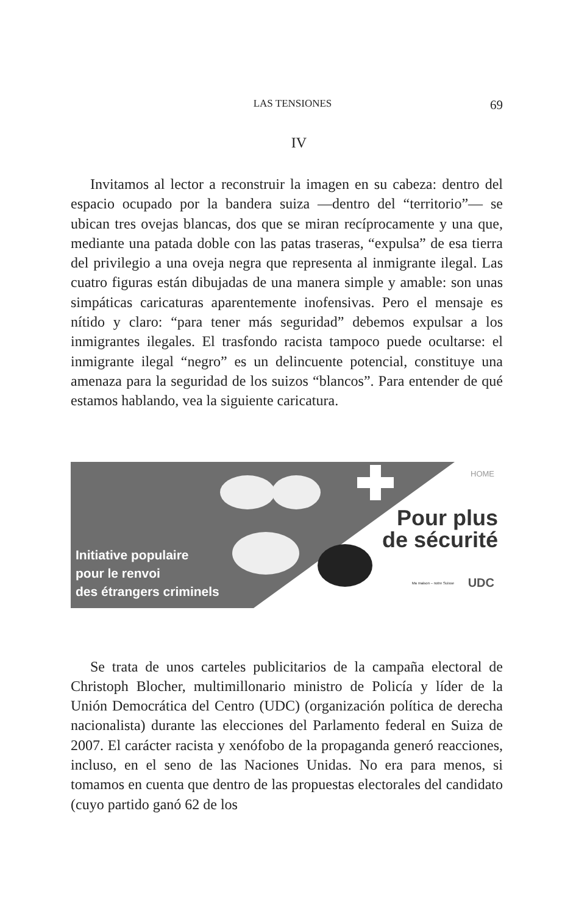LAS TENSIONES 69
IV
Invitamos al lector a reconstruir la imagen en su cabeza: dentro del espacio ocupado por la bandera suiza —dentro del “territorio”— se ubican tres ovejas blancas, dos que se miran recíprocamente y una que, mediante una patada doble con las patas traseras, “expulsa” de esa tierra del privilegio a una oveja negra que representa al inmigrante ilegal. Las cuatro figuras están dibujadas de una manera simple y amable: son unas simpáticas caricaturas aparentemente inofensivas. Pero el mensaje es nítido y claro: “para tener más seguridad” debemos expulsar a los inmigrantes ilegales. El trasfondo racista tampoco puede ocultarse: el inmigrante ilegal “negro” es un delincuente potencial, constituye una amenaza para la seguridad de los suizos “blancos”. Para entender de qué estamos hablando, vea la siguiente caricatura.
HOME
Initiative populaire
pour le renvoi
des étrangers criminels
Pour plus
de sécurité
Ma maison – notre Suisse UDC
Se trata de unos carteles publicitarios de la campaña electoral de Christoph Blocher, multimillonario ministro de Policía y líder de la Unión Democrática del Centro (UDC) (organización política de derecha nacionalista) durante las elecciones del Parlamento federal en Suiza de 2007. El carácter racista y xenófobo de la propaganda generó reacciones, incluso, en el seno de las Naciones Unidas. No era para menos, si tomamos en cuenta que dentro de las propuestas electorales del candidato (cuyo partido ganó 62 de los